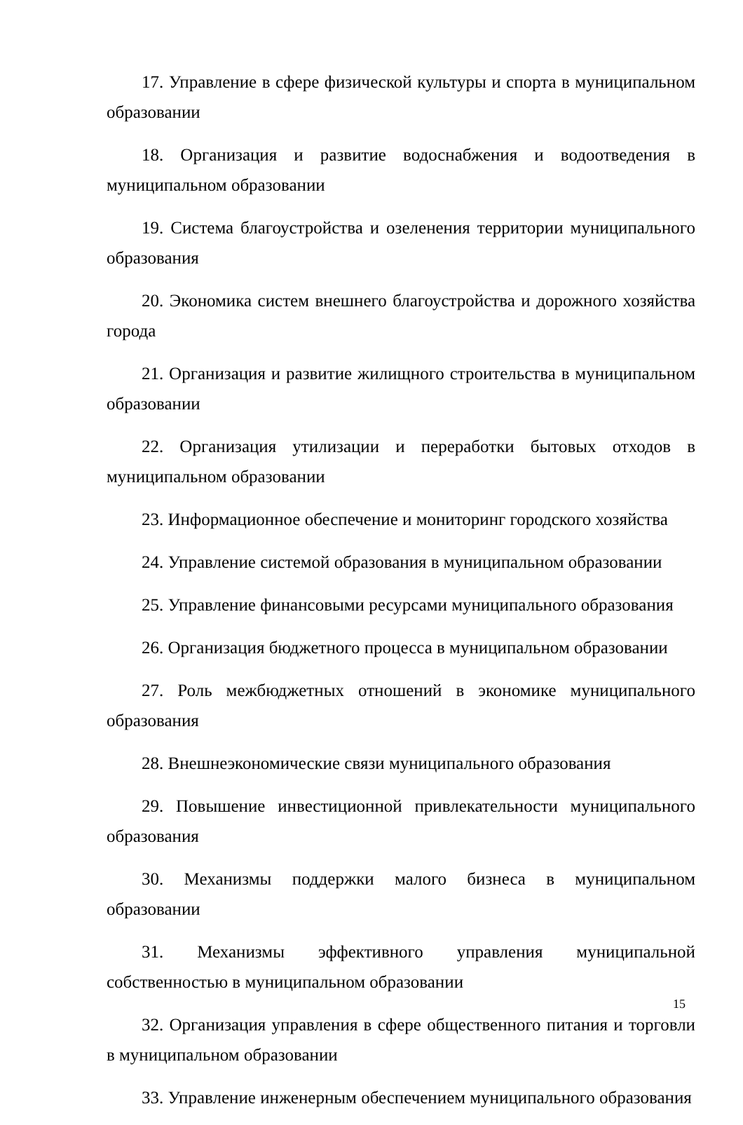17. Управление в сфере физической культуры и спорта в муниципальном образовании
18. Организация и развитие водоснабжения и водоотведения в муниципальном образовании
19. Система благоустройства и озеленения территории муниципального образования
20. Экономика систем внешнего благоустройства и дорожного хозяйства города
21. Организация и развитие жилищного строительства в муниципальном образовании
22. Организация утилизации и переработки бытовых отходов в муниципальном образовании
23. Информационное обеспечение и мониторинг городского хозяйства
24. Управление системой образования в муниципальном образовании
25. Управление финансовыми ресурсами муниципального образования
26. Организация бюджетного процесса в муниципальном образовании
27. Роль межбюджетных отношений в экономике муниципального образования
28. Внешнеэкономические связи муниципального образования
29. Повышение инвестиционной привлекательности муниципального образования
30. Механизмы поддержки малого бизнеса в муниципальном образовании
31. Механизмы эффективного управления муниципальной собственностью в муниципальном образовании
32. Организация управления в сфере общественного питания и торговли в муниципальном образовании
33. Управление инженерным обеспечением муниципального образования
15